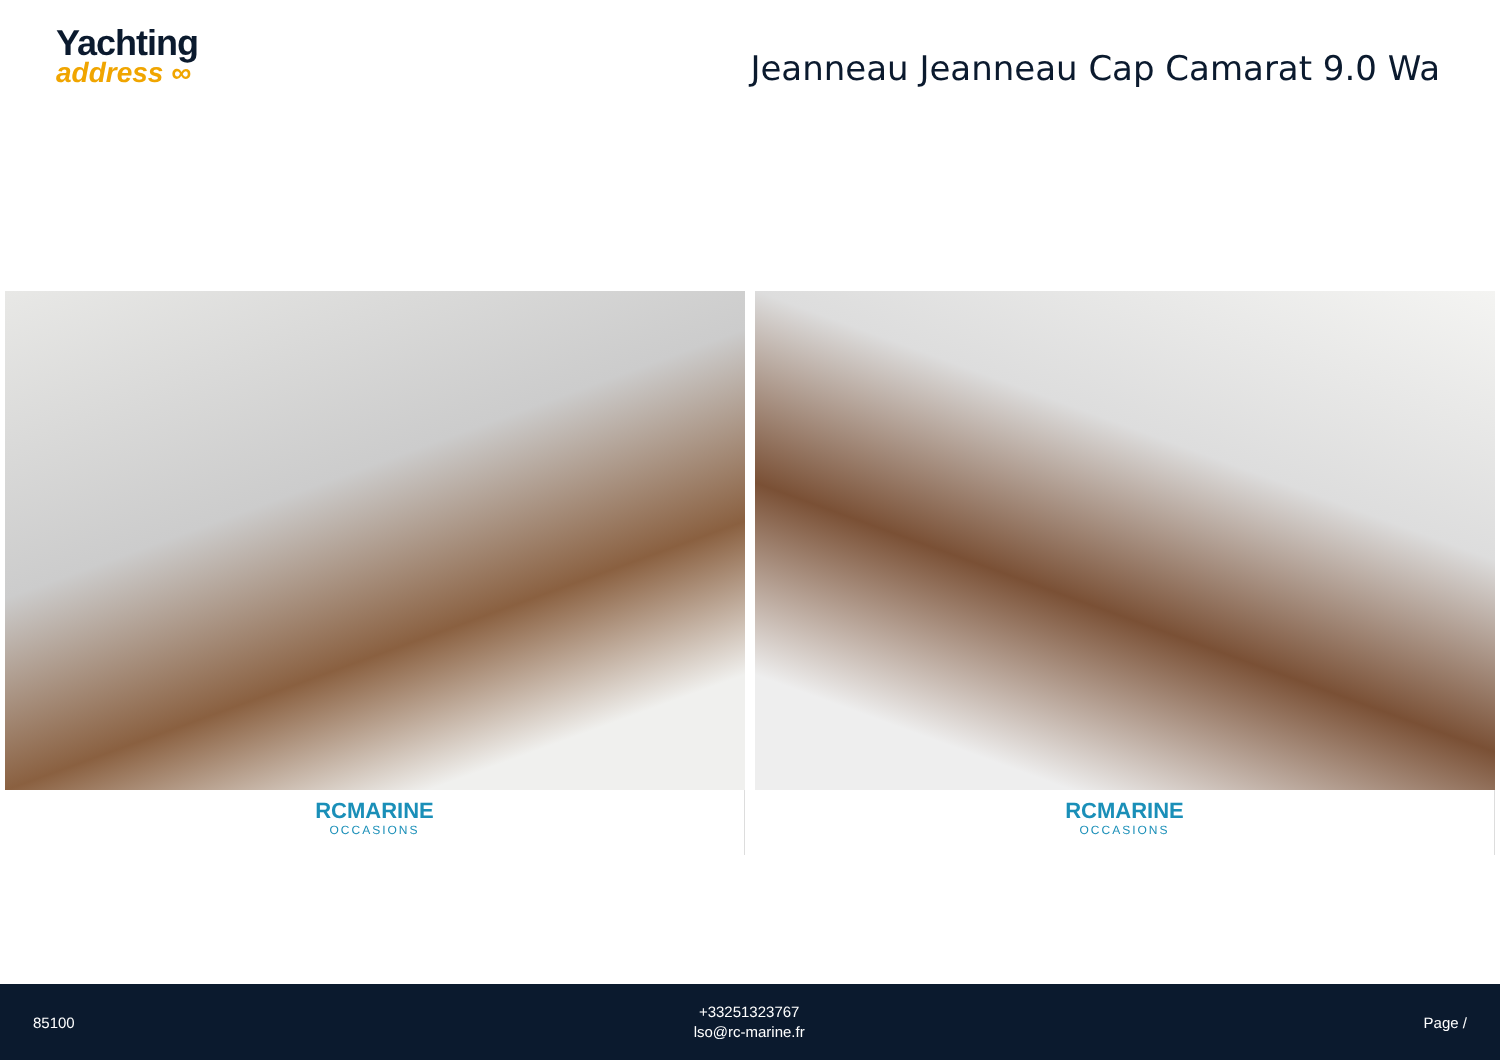Yachting
address ∞
Jeanneau Jeanneau Cap Camarat 9.0 Wa
RCMARINE
OCCASIONS
RCMARINE
OCCASIONS
85100
+33251323767
lso@rc-marine.fr
Page /